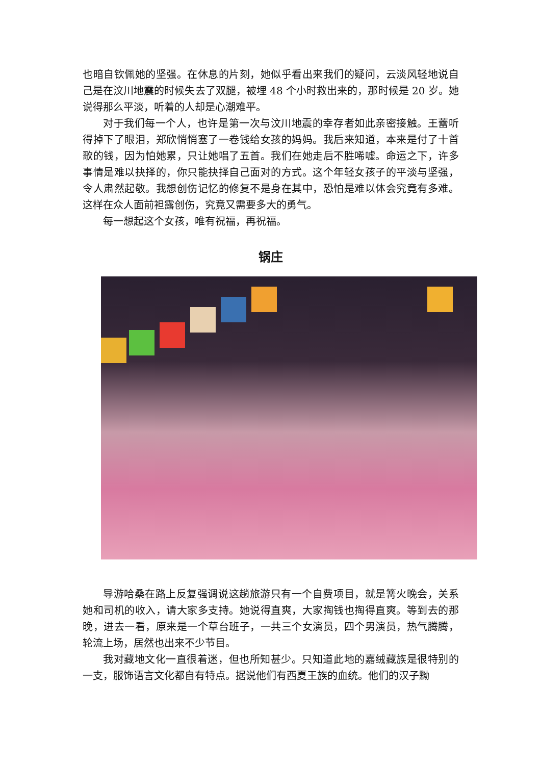也暗自钦佩她的坚强。在休息的片刻，她似乎看出来我们的疑问，云淡风轻地说自己是在汶川地震的时候失去了双腿，被埋 48 个小时救出来的，那时候是 20 岁。她说得那么平淡，听着的人却是心潮难平。
对于我们每一个人，也许是第一次与汶川地震的幸存者如此亲密接触。王蕾听得掉下了眼泪，郑欣悄悄塞了一卷钱给女孩的妈妈。我后来知道，本来是付了十首歌的钱，因为怕她累，只让她唱了五首。我们在她走后不胜唏嘘。命运之下，许多事情是难以抉择的，你只能抉择自己面对的方式。这个年轻女孩子的平淡与坚强，令人肃然起敬。我想创伤记忆的修复不是身在其中，恐怕是难以体会究竟有多难。这样在众人面前袒露创伤，究竟又需要多大的勇气。
每一想起这个女孩，唯有祝福，再祝福。
锅庄
导游哈桑在路上反复强调说这趟旅游只有一个自费项目，就是篝火晚会，关系她和司机的收入，请大家多支持。她说得直爽，大家掏钱也掏得直爽。等到去的那晚，进去一看，原来是一个草台班子，一共三个女演员，四个男演员，热气腾腾，轮流上场，居然也出来不少节目。
我对藏地文化一直很着迷，但也所知甚少。只知道此地的嘉绒藏族是很特别的一支，服饰语言文化都自有特点。据说他们有西夏王族的血统。他们的汉子黝